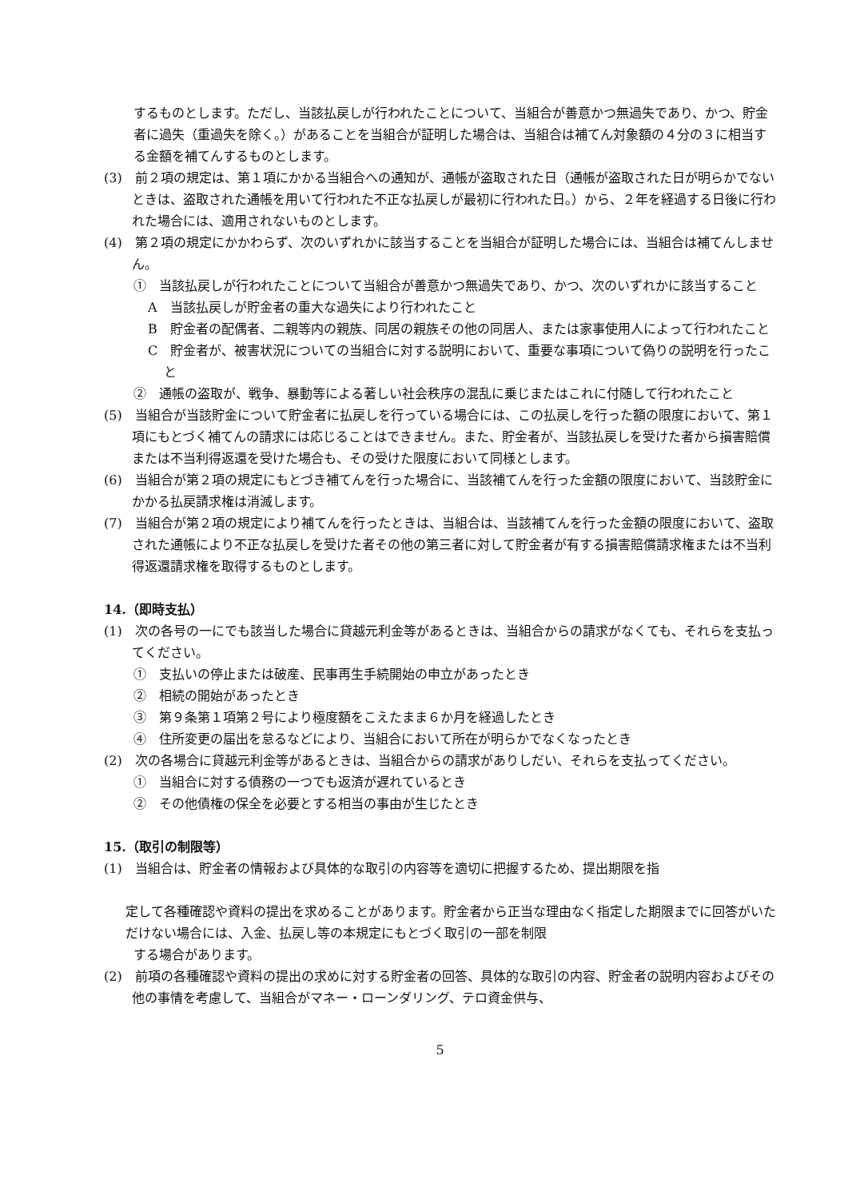するものとします。ただし、当該払戻しが行われたことについて、当組合が善意かつ無過失であり、かつ、貯金者に過失（重過失を除く。）があることを当組合が証明した場合は、当組合は補てん対象額の４分の３に相当する金額を補てんするものとします。
(3)　前２項の規定は、第１項にかかる当組合への通知が、通帳が盗取された日（通帳が盗取された日が明らかでないときは、盗取された通帳を用いて行われた不正な払戻しが最初に行われた日。）から、２年を経過する日後に行われた場合には、適用されないものとします。
(4)　第２項の規定にかかわらず、次のいずれかに該当することを当組合が証明した場合には、当組合は補てんしません。
①　当該払戻しが行われたことについて当組合が善意かつ無過失であり、かつ、次のいずれかに該当すること
A　当該払戻しが貯金者の重大な過失により行われたこと
B　貯金者の配偶者、二親等内の親族、同居の親族その他の同居人、または家事使用人によって行われたこと
C　貯金者が、被害状況についての当組合に対する説明において、重要な事項について偽りの説明を行ったこと
②　通帳の盗取が、戦争、暴動等による著しい社会秩序の混乱に乗じまたはこれに付随して行われたこと
(5)　当組合が当該貯金について貯金者に払戻しを行っている場合には、この払戻しを行った額の限度において、第１項にもとづく補てんの請求には応じることはできません。また、貯金者が、当該払戻しを受けた者から損害賠償または不当利得返還を受けた場合も、その受けた限度において同様とします。
(6)　当組合が第２項の規定にもとづき補てんを行った場合に、当該補てんを行った金額の限度において、当該貯金にかかる払戻請求権は消滅します。
(7)　当組合が第２項の規定により補てんを行ったときは、当組合は、当該補てんを行った金額の限度において、盗取された通帳により不正な払戻しを受けた者その他の第三者に対して貯金者が有する損害賠償請求権または不当利得返還請求権を取得するものとします。
14.（即時支払）
(1)　次の各号の一にでも該当した場合に貸越元利金等があるときは、当組合からの請求がなくても、それらを支払ってください。
①　支払いの停止または破産、民事再生手続開始の申立があったとき
②　相続の開始があったとき
③　第９条第１項第２号により極度額をこえたまま６か月を経過したとき
④　住所変更の届出を怠るなどにより、当組合において所在が明らかでなくなったとき
(2)　次の各場合に貸越元利金等があるときは、当組合からの請求がありしだい、それらを支払ってください。
①　当組合に対する債務の一つでも返済が遅れているとき
②　その他債権の保全を必要とする相当の事由が生じたとき
15.（取引の制限等）
(1)　当組合は、貯金者の情報および具体的な取引の内容等を適切に把握するため、提出期限を指
定して各種確認や資料の提出を求めることがあります。貯金者から正当な理由なく指定した期限までに回答がいただけない場合には、入金、払戻し等の本規定にもとづく取引の一部を制限
する場合があります。
(2)　前項の各種確認や資料の提出の求めに対する貯金者の回答、具体的な取引の内容、貯金者の説明内容およびその他の事情を考慮して、当組合がマネー・ローンダリング、テロ資金供与、
5